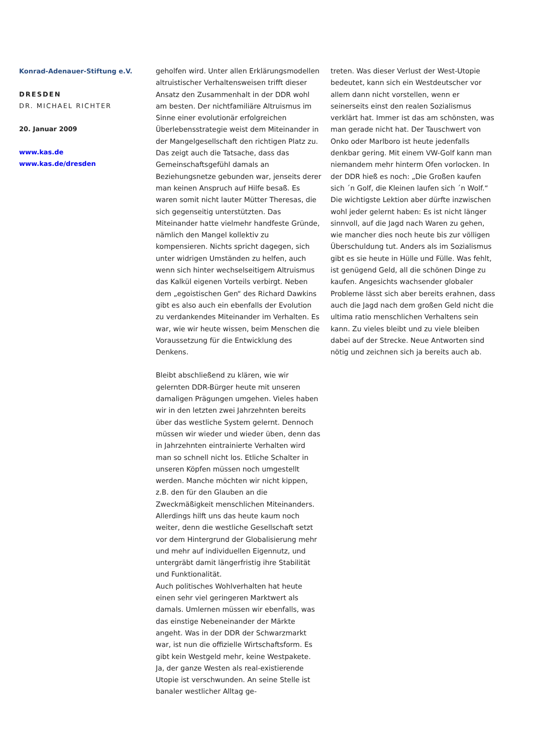Konrad-Adenauer-Stiftung e.V.
DRESDEN
DR. MICHAEL RICHTER
20. Januar 2009
www.kas.de
www.kas.de/dresden
geholfen wird. Unter allen Erklärungsmodellen altruistischer Verhaltensweisen trifft dieser Ansatz den Zusammenhalt in der DDR wohl am besten. Der nichtfamiliäre Altruismus im Sinne einer evolutionär erfolgreichen Überlebensstrategie weist dem Miteinander in der Mangelgesellschaft den richtigen Platz zu. Das zeigt auch die Tatsache, dass das Gemeinschaftsgefühl damals an Beziehungsnetze gebunden war, jenseits derer man keinen Anspruch auf Hilfe besaß. Es waren somit nicht lauter Mütter Theresas, die sich gegenseitig unterstützten. Das Miteinander hatte vielmehr handfeste Gründe, nämlich den Mangel kollektiv zu kompensieren. Nichts spricht dagegen, sich unter widrigen Umständen zu helfen, auch wenn sich hinter wechselseitigem Altruismus das Kalkül eigenen Vorteils verbirgt. Neben dem „egoistischen Gen“ des Richard Dawkins gibt es also auch ein ebenfalls der Evolution zu verdankendes Miteinander im Verhalten. Es war, wie wir heute wissen, beim Menschen die Voraussetzung für die Entwicklung des Denkens.
Bleibt abschließend zu klären, wie wir gelernten DDR-Bürger heute mit unseren damaligen Prägungen umgehen. Vieles haben wir in den letzten zwei Jahrzehnten bereits über das westliche System gelernt. Dennoch müssen wir wieder und wieder üben, denn das in Jahrzehnten eintrainierte Verhalten wird man so schnell nicht los. Etliche Schalter in unseren Köpfen müssen noch umgestellt werden. Manche möchten wir nicht kippen, z.B. den für den Glauben an die Zweckmäßigkeit menschlichen Miteinanders. Allerdings hilft uns das heute kaum noch weiter, denn die westliche Gesellschaft setzt vor dem Hintergrund der Globalisierung mehr und mehr auf individuellen Eigennutz, und untergräbt damit längerfristig ihre Stabilität und Funktionalität.
Auch politisches Wohlverhalten hat heute einen sehr viel geringeren Marktwert als damals. Umlernen müssen wir ebenfalls, was das einstige Nebeneinander der Märkte angeht. Was in der DDR der Schwarzmarkt war, ist nun die offizielle Wirtschaftsform. Es gibt kein Westgeld mehr, keine Westpakete. Ja, der ganze Westen als real-existierende Utopie ist verschwunden. An seine Stelle ist banaler westlicher Alltag ge-
treten. Was dieser Verlust der West-Utopie bedeutet, kann sich ein Westdeutscher vor allem dann nicht vorstellen, wenn er seinerseits einst den realen Sozialismus verklärt hat. Immer ist das am schönsten, was man gerade nicht hat. Der Tauschwert von Onko oder Marlboro ist heute jedenfalls denkbar gering. Mit einem VW-Golf kann man niemandem mehr hinterm Ofen vorlocken. In der DDR hieß es noch: „Die Großen kaufen sich ´n Golf, die Kleinen laufen sich ´n Wolf.“ Die wichtigste Lektion aber dürfte inzwischen wohl jeder gelernt haben: Es ist nicht länger sinnvoll, auf die Jagd nach Waren zu gehen, wie mancher dies noch heute bis zur völligen Überschuldung tut. Anders als im Sozialismus gibt es sie heute in Hülle und Fülle. Was fehlt, ist genügend Geld, all die schönen Dinge zu kaufen. Angesichts wachsender globaler Probleme lässt sich aber bereits erahnen, dass auch die Jagd nach dem großen Geld nicht die ultima ratio menschlichen Verhaltens sein kann. Zu vieles bleibt und zu viele bleiben dabei auf der Strecke. Neue Antworten sind nötig und zeichnen sich ja bereits auch ab.